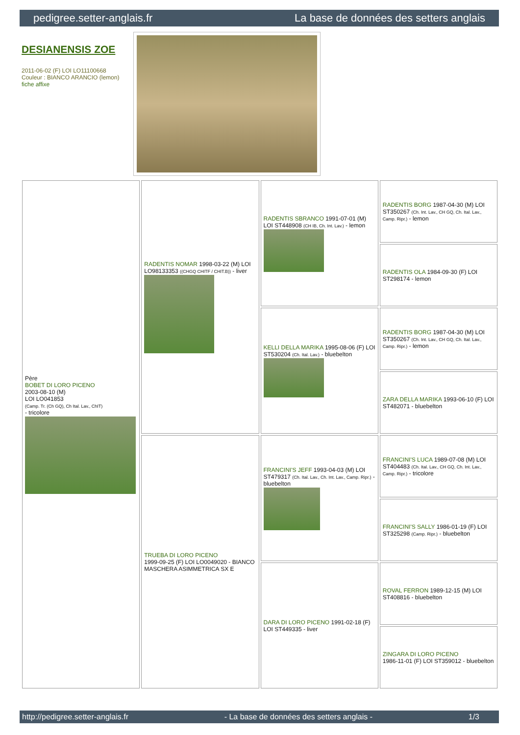pedigree.setter-anglais.fr La base de données des setters anglais
DESIANENSIS ZOE
2011-06-02 (F) LOI LO11100668
Couleur : BIANCO ARANCIO (lemon)
fiche affixe
| Père BOBET DI LORO PICENO 2003-08-10 (M) LOI LO041853 (Camp. Tr. (Ch GQ), Ch Ital. Lav., ChIT) - tricolore | RADENTIS NOMAR 1998-03-22 (M) LOI LO98133353 ((CHGQ CHITF / CHIT.B)) - liver | RADENTIS SBRANCO 1991-07-01 (M) LOI ST448908 (CH IB, Ch. Int. Lav.) - lemon | RADENTIS BORG 1987-04-30 (M) LOI ST350267 (Ch. Int. Lav., CH GQ, Ch. Ital. Lav., Camp. Ripr.) - lemon |
| | | | RADENTIS OLA 1984-09-30 (F) LOI ST298174 - lemon |
| | | KELLI DELLA MARIKA 1995-08-06 (F) LOI ST530204 (Ch. Ital. Lav.) - bluebelton | RADENTIS BORG 1987-04-30 (M) LOI ST350267 (Ch. Int. Lav., CH GQ, Ch. Ital. Lav., Camp. Ripr.) - lemon |
| | | | ZARA DELLA MARIKA 1993-06-10 (F) LOI ST482071 - bluebelton |
| | TRUEBA DI LORO PICENO 1999-09-25 (F) LOI LO0049020 - BIANCO MASCHERA ASIMMETRICA SX E | FRANCINI'S JEFF 1993-04-03 (M) LOI ST479317 (Ch. Ital. Lav., Ch. Int. Lav., Camp. Ripr.) - bluebelton | FRANCINI'S LUCA 1989-07-08 (M) LOI ST404483 (Ch. Ital. Lav., CH GQ, Ch. Int. Lav., Camp. Ripr.) - tricolore |
| | | | FRANCINI'S SALLY 1986-01-19 (F) LOI ST325298 (Camp. Ripr.) - bluebelton |
| | | DARA DI LORO PICENO 1991-02-18 (F) LOI ST449335 - liver | ROVAL FERRON 1989-12-15 (M) LOI ST408816 - bluebelton |
| | | | ZINGARA DI LORO PICENO 1986-11-01 (F) LOI ST359012 - bluebelton |
http://pedigree.setter-anglais.fr - La base de données des setters anglais - 1/3